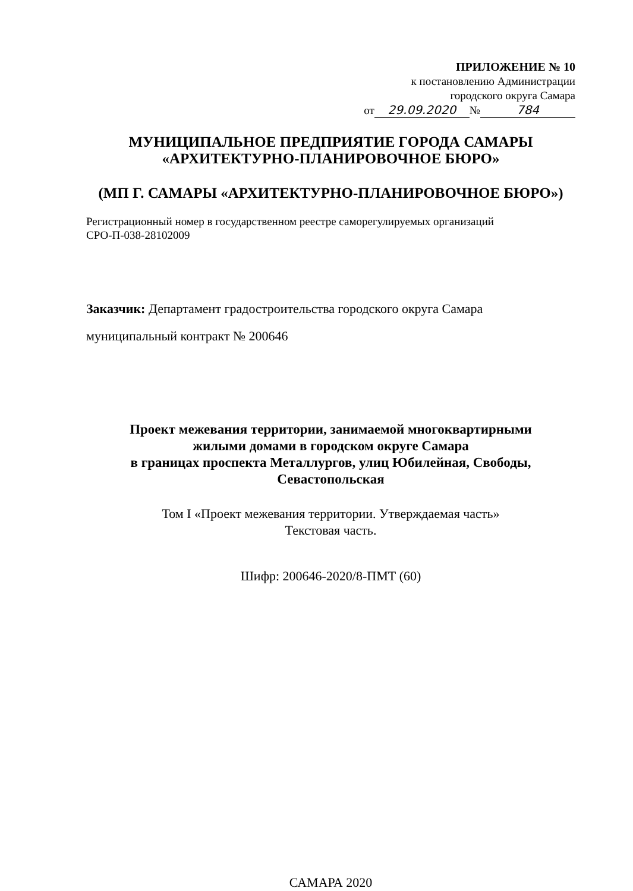ПРИЛОЖЕНИЕ № 10
к постановлению Администрации
городского округа Самара
от 29.09.2020 № 784
МУНИЦИПАЛЬНОЕ ПРЕДПРИЯТИЕ ГОРОДА САМАРЫ
«АРХИТЕКТУРНО-ПЛАНИРОВОЧНОЕ БЮРО»
(МП Г. САМАРЫ «АРХИТЕКТУРНО-ПЛАНИРОВОЧНОЕ БЮРО»)
Регистрационный номер в государственном реестре саморегулируемых организаций
СРО-П-038-28102009
Заказчик: Департамент градостроительства городского округа Самара
муниципальный контракт № 200646
Проект межевания территории, занимаемой многоквартирными
жилыми домами в городском округе Самара
в границах проспекта Металлургов, улиц Юбилейная, Свободы,
Севастопольская
Том I «Проект межевания территории. Утверждаемая часть»
Текстовая часть.
Шифр: 200646-2020/8-ПМТ (60)
САМАРА 2020